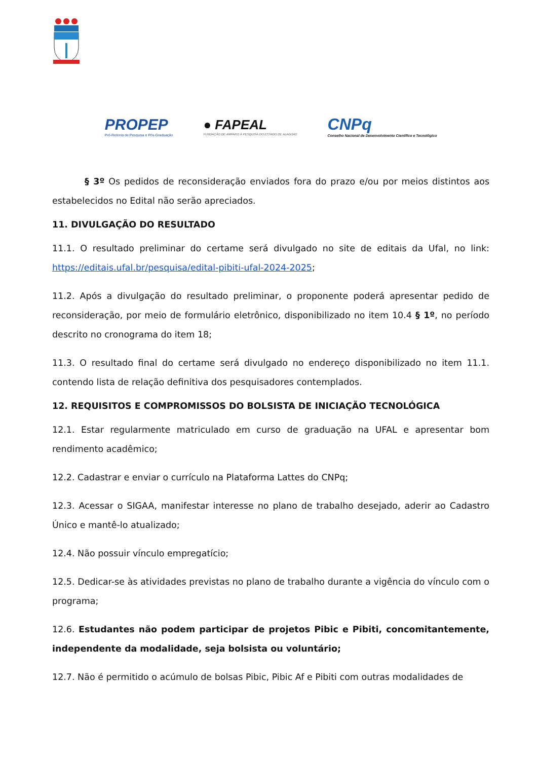PROPEP
Pró-Reitoria de Pesquisa e Pós-Graduação
● FAPEAL
FUNDAÇÃO DE AMPARO À PESQUISA DO ESTADO DE ALAGOAS
CNPq
Conselho Nacional de Desenvolvimento Científico e Tecnológico
§ 3º Os pedidos de reconsideração enviados fora do prazo e/ou por meios distintos aos estabelecidos no Edital não serão apreciados.
11. DIVULGAÇÃO DO RESULTADO
11.1. O resultado preliminar do certame será divulgado no site de editais da Ufal, no link: https://editais.ufal.br/pesquisa/edital-pibiti-ufal-2024-2025;
11.2. Após a divulgação do resultado preliminar, o proponente poderá apresentar pedido de reconsideração, por meio de formulário eletrônico, disponibilizado no item 10.4 § 1º, no período descrito no cronograma do item 18;
11.3. O resultado final do certame será divulgado no endereço disponibilizado no item 11.1. contendo lista de relação definitiva dos pesquisadores contemplados.
12. REQUISITOS E COMPROMISSOS DO BOLSISTA DE INICIAÇÃO TECNOLÓGICA
12.1. Estar regularmente matriculado em curso de graduação na UFAL e apresentar bom rendimento acadêmico;
12.2. Cadastrar e enviar o currículo na Plataforma Lattes do CNPq;
12.3. Acessar o SIGAA, manifestar interesse no plano de trabalho desejado, aderir ao Cadastro Único e mantê-lo atualizado;
12.4. Não possuir vínculo empregatício;
12.5. Dedicar-se às atividades previstas no plano de trabalho durante a vigência do vínculo com o programa;
12.6. Estudantes não podem participar de projetos Pibic e Pibiti, concomitantemente, independente da modalidade, seja bolsista ou voluntário;
12.7. Não é permitido o acúmulo de bolsas Pibic, Pibic Af e Pibiti com outras modalidades de